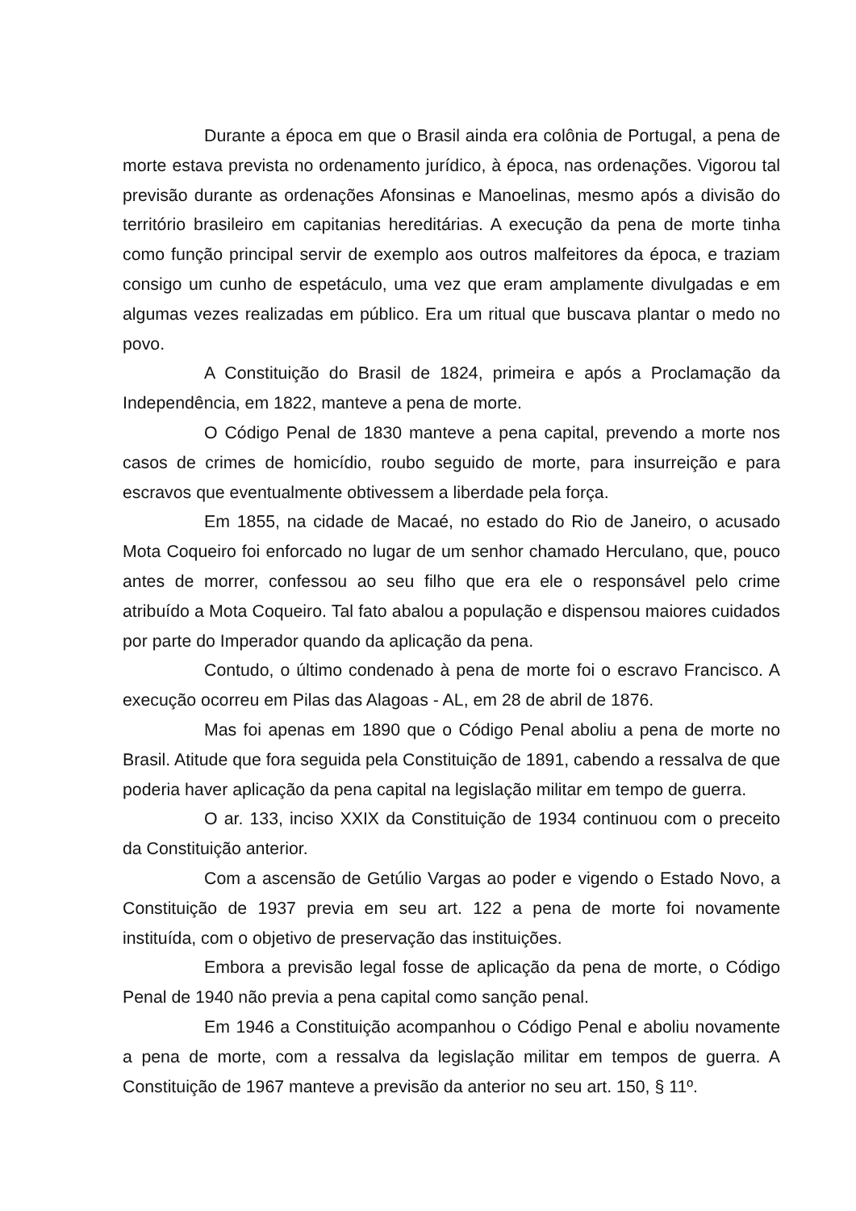Durante a época em que o Brasil ainda era colônia de Portugal, a pena de morte estava prevista no ordenamento jurídico, à época, nas ordenações. Vigorou tal previsão durante as ordenações Afonsinas e Manoelinas, mesmo após a divisão do território brasileiro em capitanias hereditárias. A execução da pena de morte tinha como função principal servir de exemplo aos outros malfeitores da época, e traziam consigo um cunho de espetáculo, uma vez que eram amplamente divulgadas e em algumas vezes realizadas em público. Era um ritual que buscava plantar o medo no povo.
A Constituição do Brasil de 1824, primeira e após a Proclamação da Independência, em 1822, manteve a pena de morte.
O Código Penal de 1830 manteve a pena capital, prevendo a morte nos casos de crimes de homicídio, roubo seguido de morte, para insurreição e para escravos que eventualmente obtivessem a liberdade pela força.
Em 1855, na cidade de Macaé, no estado do Rio de Janeiro, o acusado Mota Coqueiro foi enforcado no lugar de um senhor chamado Herculano, que, pouco antes de morrer, confessou ao seu filho que era ele o responsável pelo crime atribuído a Mota Coqueiro. Tal fato abalou a população e dispensou maiores cuidados por parte do Imperador quando da aplicação da pena.
Contudo, o último condenado à pena de morte foi o escravo Francisco. A execução ocorreu em Pilas das Alagoas - AL, em 28 de abril de 1876.
Mas foi apenas em 1890 que o Código Penal aboliu a pena de morte no Brasil. Atitude que fora seguida pela Constituição de 1891, cabendo a ressalva de que poderia haver aplicação da pena capital na legislação militar em tempo de guerra.
O ar. 133, inciso XXIX da Constituição de 1934 continuou com o preceito da Constituição anterior.
Com a ascensão de Getúlio Vargas ao poder e vigendo o Estado Novo, a Constituição de 1937 previa em seu art. 122 a pena de morte foi novamente instituída, com o objetivo de preservação das instituições.
Embora a previsão legal fosse de aplicação da pena de morte, o Código Penal de 1940 não previa a pena capital como sanção penal.
Em 1946 a Constituição acompanhou o Código Penal e aboliu novamente a pena de morte, com a ressalva da legislação militar em tempos de guerra. A Constituição de 1967 manteve a previsão da anterior no seu art. 150, § 11º.